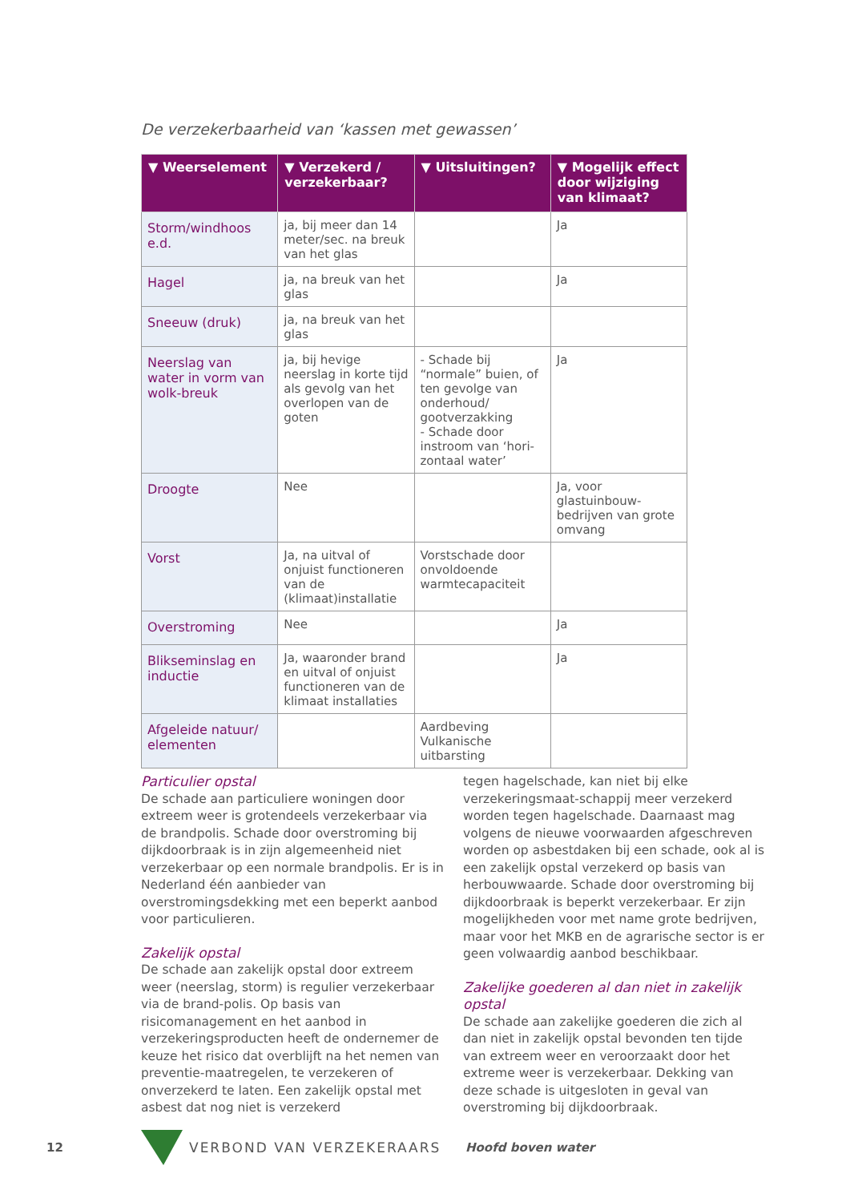De verzekerbaarheid van ‘kassen met gewassen’
| ▼ Weerselement | ▼ Verzekerd / verzekerbaar? | ▼ Uitsluitingen? | ▼ Mogelijk effect door wijziging van klimaat? |
| --- | --- | --- | --- |
| Storm/windhoos e.d. | ja, bij meer dan 14 meter/sec. na breuk van het glas | | Ja |
| Hagel | ja, na breuk van het glas | | Ja |
| Sneeuw (druk) | ja, na breuk van het glas | | |
| Neerslag van water in vorm van wolk-breuk | ja, bij hevige neerslag in korte tijd als gevolg van het overlopen van de goten | - Schade bij “normale” buien, of ten gevolge van onderhoud/ gootverzakking - Schade door instroom van ‘hori-zontaal water’ | Ja |
| Droogte | Nee | | Ja, voor glastuinbouw-bedrijven van grote omvang |
| Vorst | Ja, na uitval of onjuist functioneren van de (klimaat)installatie | Vorstschade door onvoldoende warmtecapaciteit | |
| Overstroming | Nee | | Ja |
| Blikseminslag en inductie | Ja, waaronder brand en uitval of onjuist functioneren van de klimaat installaties | | Ja |
| Afgeleide natuur/ elementen | | Aardbeving Vulkanische uitbarsting | |
Particulier opstal
De schade aan particuliere woningen door extreem weer is grotendeels verzekerbaar via de brandpolis. Schade door overstroming bij dijkdoorbraak is in zijn algemeenheid niet verzekerbaar op een normale brandpolis. Er is in Nederland één aanbieder van overstromingsdekking met een beperkt aanbod voor particulieren.
Zakelijk opstal
De schade aan zakelijk opstal door extreem weer (neerslag, storm) is regulier verzekerbaar via de brand-polis. Op basis van risicomanagement en het aanbod in verzekeringsproducten heeft de ondernemer de keuze het risico dat overblijft na het nemen van preventie-maatregelen, te verzekeren of onverzekerd te laten. Een zakelijk opstal met asbest dat nog niet is verzekerd
tegen hagelschade, kan niet bij elke verzekeringsmaat-schappij meer verzekerd worden tegen hagelschade. Daarnaast mag volgens de nieuwe voorwaarden afgeschreven worden op asbestdaken bij een schade, ook al is een zakelijk opstal verzekerd op basis van herbouwwaarde. Schade door overstroming bij dijkdoorbraak is beperkt verzekerbaar. Er zijn mogelijkheden voor met name grote bedrijven, maar voor het MKB en de agrarische sector is er geen volwaardig aanbod beschikbaar.
Zakelijke goederen al dan niet in zakelijk opstal
De schade aan zakelijke goederen die zich al dan niet in zakelijk opstal bevonden ten tijde van extreem weer en veroorzaakt door het extreme weer is verzekerbaar. Dekking van deze schade is uitgesloten in geval van overstroming bij dijkdoorbraak.
12 VERBOND VAN VERZEKERAARS Hoofd boven water